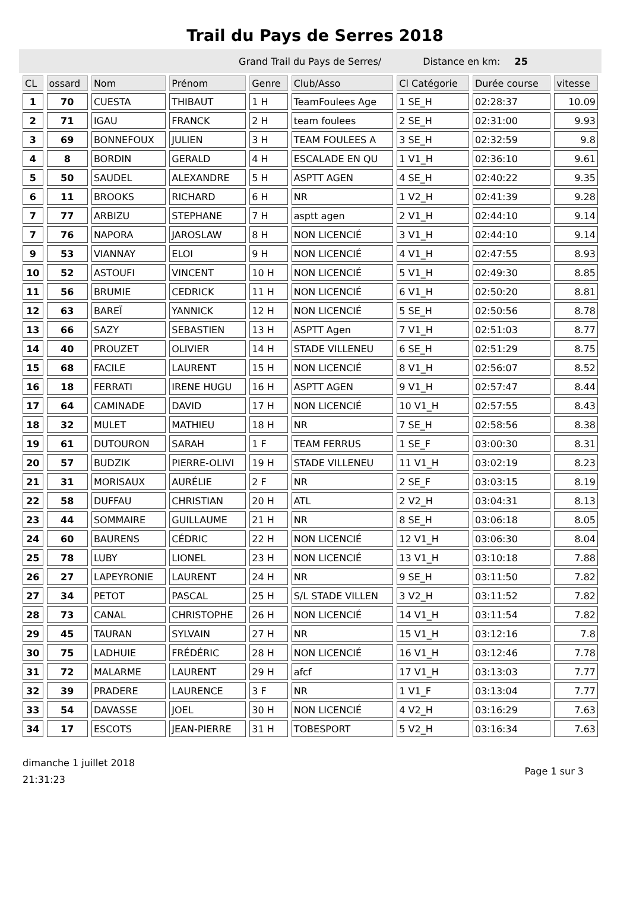Trail du Pays de Serres 2018
Grand Trail du Pays de Serres/ Distance en km: 25
| CL | ossard | Nom | Prénom | Genre | Club/Asso | Cl Catégorie | Durée course | vitesse |
| --- | --- | --- | --- | --- | --- | --- | --- | --- |
| 1 | 70 | CUESTA | THIBAUT | 1 H | TeamFoulees Age | 1 SE_H | 02:28:37 | 10.09 |
| 2 | 71 | IGAU | FRANCK | 2 H | team foulees | 2 SE_H | 02:31:00 | 9.93 |
| 3 | 69 | BONNEFOUX | JULIEN | 3 H | TEAM FOULEES A | 3 SE_H | 02:32:59 | 9.8 |
| 4 | 8 | BORDIN | GERALD | 4 H | ESCALADE EN QU | 1 V1_H | 02:36:10 | 9.61 |
| 5 | 50 | SAUDEL | ALEXANDRE | 5 H | ASPTT AGEN | 4 SE_H | 02:40:22 | 9.35 |
| 6 | 11 | BROOKS | RICHARD | 6 H | NR | 1 V2_H | 02:41:39 | 9.28 |
| 7 | 77 | ARBIZU | STEPHANE | 7 H | asptt agen | 2 V1_H | 02:44:10 | 9.14 |
| 7 | 76 | NAPORA | JAROSLAW | 8 H | NON LICENCIÉ | 3 V1_H | 02:44:10 | 9.14 |
| 9 | 53 | VIANNAY | ELOI | 9 H | NON LICENCIÉ | 4 V1_H | 02:47:55 | 8.93 |
| 10 | 52 | ASTOUFI | VINCENT | 10 H | NON LICENCIÉ | 5 V1_H | 02:49:30 | 8.85 |
| 11 | 56 | BRUMIE | CEDRICK | 11 H | NON LICENCIÉ | 6 V1_H | 02:50:20 | 8.81 |
| 12 | 63 | BAREÏ | YANNICK | 12 H | NON LICENCIÉ | 5 SE_H | 02:50:56 | 8.78 |
| 13 | 66 | SAZY | SEBASTIEN | 13 H | ASPTT Agen | 7 V1_H | 02:51:03 | 8.77 |
| 14 | 40 | PROUZET | OLIVIER | 14 H | STADE VILLENEU | 6 SE_H | 02:51:29 | 8.75 |
| 15 | 68 | FACILE | LAURENT | 15 H | NON LICENCIÉ | 8 V1_H | 02:56:07 | 8.52 |
| 16 | 18 | FERRATI | IRENE HUGU | 16 H | ASPTT AGEN | 9 V1_H | 02:57:47 | 8.44 |
| 17 | 64 | CAMINADE | DAVID | 17 H | NON LICENCIÉ | 10 V1_H | 02:57:55 | 8.43 |
| 18 | 32 | MULET | MATHIEU | 18 H | NR | 7 SE_H | 02:58:56 | 8.38 |
| 19 | 61 | DUTOURON | SARAH | 1 F | TEAM FERRUS | 1 SE_F | 03:00:30 | 8.31 |
| 20 | 57 | BUDZIK | PIERRE-OLIVI | 19 H | STADE VILLENEU | 11 V1_H | 03:02:19 | 8.23 |
| 21 | 31 | MORISAUX | AURÉLIE | 2 F | NR | 2 SE_F | 03:03:15 | 8.19 |
| 22 | 58 | DUFFAU | CHRISTIAN | 20 H | ATL | 2 V2_H | 03:04:31 | 8.13 |
| 23 | 44 | SOMMAIRE | GUILLAUME | 21 H | NR | 8 SE_H | 03:06:18 | 8.05 |
| 24 | 60 | BAURENS | CÉDRIC | 22 H | NON LICENCIÉ | 12 V1_H | 03:06:30 | 8.04 |
| 25 | 78 | LUBY | LIONEL | 23 H | NON LICENCIÉ | 13 V1_H | 03:10:18 | 7.88 |
| 26 | 27 | LAPEYRONIE | LAURENT | 24 H | NR | 9 SE_H | 03:11:50 | 7.82 |
| 27 | 34 | PETOT | PASCAL | 25 H | S/L STADE VILLEN | 3 V2_H | 03:11:52 | 7.82 |
| 28 | 73 | CANAL | CHRISTOPHE | 26 H | NON LICENCIÉ | 14 V1_H | 03:11:54 | 7.82 |
| 29 | 45 | TAURAN | SYLVAIN | 27 H | NR | 15 V1_H | 03:12:16 | 7.8 |
| 30 | 75 | LADHUIE | FRÉDÉRIC | 28 H | NON LICENCIÉ | 16 V1_H | 03:12:46 | 7.78 |
| 31 | 72 | MALARME | LAURENT | 29 H | afcf | 17 V1_H | 03:13:03 | 7.77 |
| 32 | 39 | PRADERE | LAURENCE | 3 F | NR | 1 V1_F | 03:13:04 | 7.77 |
| 33 | 54 | DAVASSE | JOEL | 30 H | NON LICENCIÉ | 4 V2_H | 03:16:29 | 7.63 |
| 34 | 17 | ESCOTS | JEAN-PIERRE | 31 H | TOBESPORT | 5 V2_H | 03:16:34 | 7.63 |
dimanche 1 juillet 2018
21:31:23
Page 1 sur 3